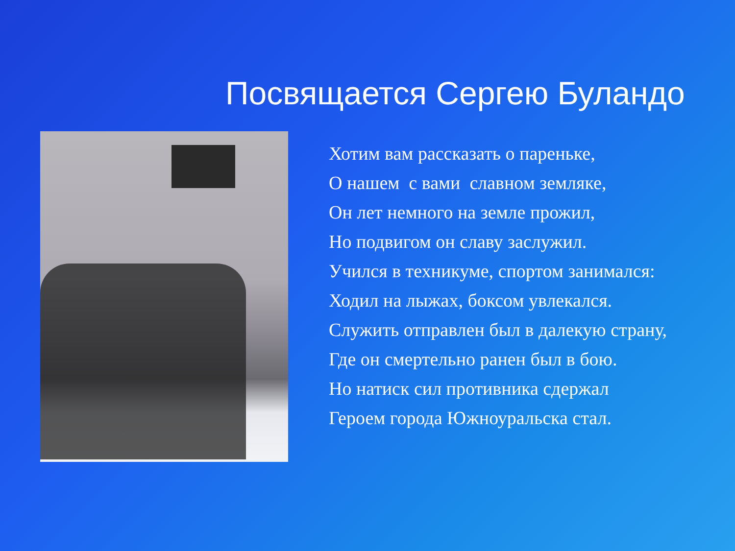Посвящается Сергею Буландо
Хотим вам рассказать о пареньке,
О нашем с вами славном земляке,
Он лет немного на земле прожил,
Но подвигом он славу заслужил.
Учился в техникуме, спортом занимался:
Ходил на лыжах, боксом увлекался.
Служить отправлен был в далекую страну,
Где он смертельно ранен был в бою.
Но натиск сил противника сдержал
Героем города Южноуральска стал.